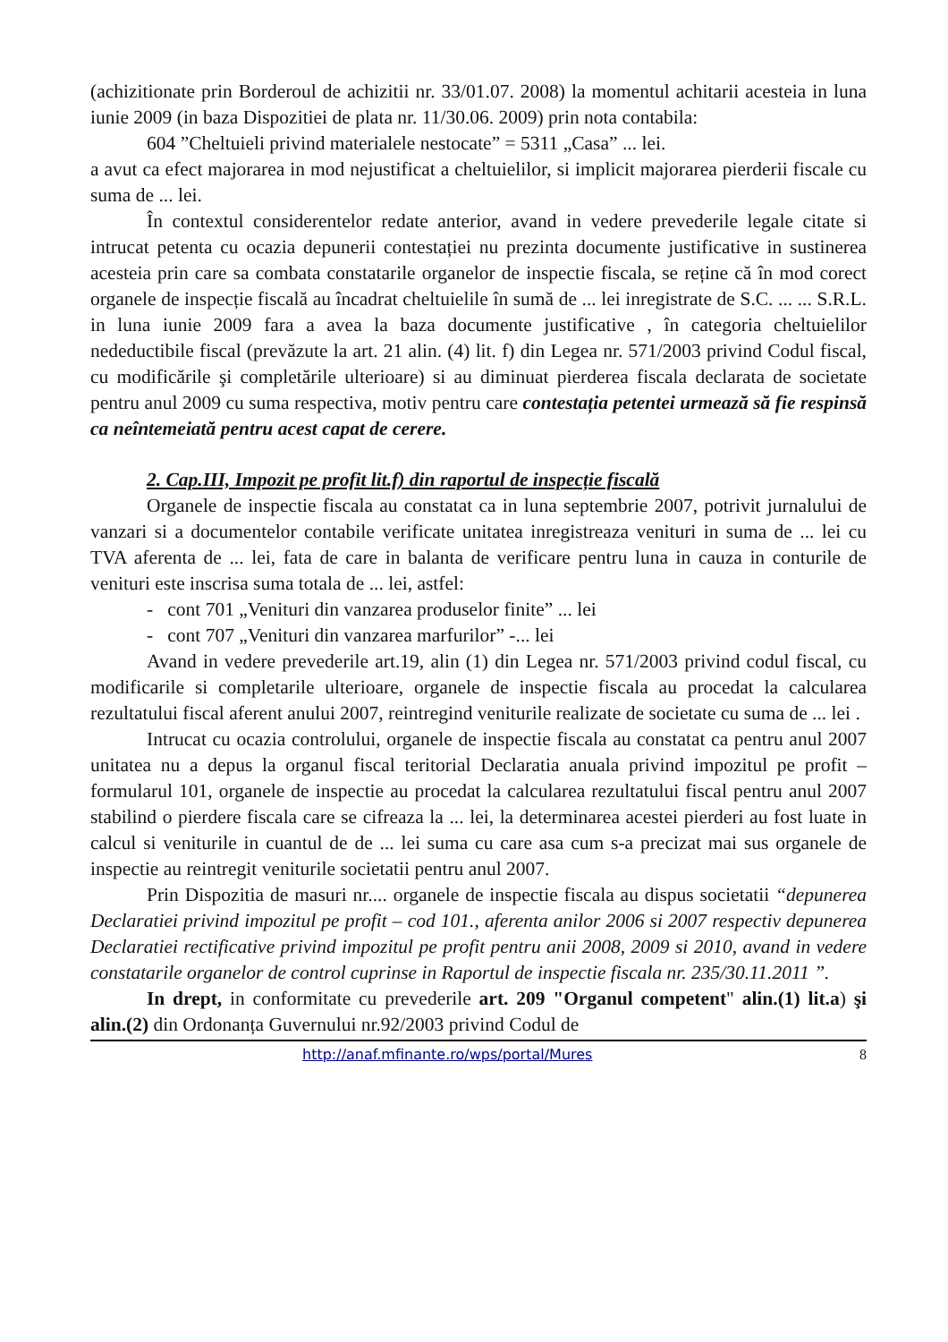(achizitionate prin Borderoul de achizitii nr. 33/01.07. 2008) la momentul achitarii acesteia in luna iunie 2009 (in baza Dispozitiei de plata nr. 11/30.06. 2009) prin nota contabila:
604 ”Cheltuieli privind materialele nestocate” = 5311 „Casa” ... lei.
a avut ca efect majorarea in mod nejustificat a cheltuielilor, si implicit majorarea pierderii fiscale cu suma de ... lei.
În contextul considerentelor redate anterior, avand in vedere prevederile legale citate si intrucat petenta cu ocazia depunerii contestației nu prezinta documente justificative in sustinerea acesteia prin care sa combata constatarile organelor de inspectie fiscala, se reține că în mod corect organele de inspecție fiscală au încadrat cheltuielile în sumă de ... lei inregistrate de S.C. ... ... S.R.L. in luna iunie 2009 fara a avea la baza documente justificative , în categoria cheltuielilor nedeductibile fiscal (prevăzute la art. 21 alin. (4) lit. f) din Legea nr. 571/2003 privind Codul fiscal, cu modificările şi completările ulterioare) si au diminuat pierderea fiscala declarata de societate pentru anul 2009 cu suma respectiva, motiv pentru care contestația petentei urmează să fie respinsă ca neîntemeiată pentru acest capat de cerere.
2. Cap.III, Impozit pe profit lit.f) din raportul de inspecție fiscală
Organele de inspectie fiscala au constatat ca in luna septembrie 2007, potrivit jurnalului de vanzari si a documentelor contabile verificate unitatea inregistreaza venituri in suma de ... lei cu TVA aferenta de ... lei, fata de care in balanta de verificare pentru luna in cauza in conturile de venituri este inscrisa suma totala de ... lei, astfel:
- cont 701 „Venituri din vanzarea produselor finite” ... lei
- cont 707 „Venituri din vanzarea marfurilor” -... lei
Avand in vedere prevederile art.19, alin (1) din Legea nr. 571/2003 privind codul fiscal, cu modificarile si completarile ulterioare, organele de inspectie fiscala au procedat la calcularea rezultatului fiscal aferent anului 2007, reintregind veniturile realizate de societate cu suma de ... lei .
Intrucat cu ocazia controlului, organele de inspectie fiscala au constatat ca pentru anul 2007 unitatea nu a depus la organul fiscal teritorial Declaratia anuala privind impozitul pe profit – formularul 101, organele de inspectie au procedat la calcularea rezultatului fiscal pentru anul 2007 stabilind o pierdere fiscala care se cifreaza la ... lei, la determinarea acestei pierderi au fost luate in calcul si veniturile in cuantul de de ... lei suma cu care asa cum s-a precizat mai sus organele de inspectie au reintregit veniturile societatii pentru anul 2007.
Prin Dispozitia de masuri nr.... organele de inspectie fiscala au dispus societatii “depunerea Declaratiei privind impozitul pe profit – cod 101., aferenta anilor 2006 si 2007 respectiv depunerea Declaratiei rectificative privind impozitul pe profit pentru anii 2008, 2009 si 2010, avand in vedere constatarile organelor de control cuprinse in Raportul de inspectie fiscala nr. 235/30.11.2011 ”.
In drept, in conformitate cu prevederile art. 209 "Organul competent" alin.(1) lit.a) şi alin.(2) din Ordonanța Guvernului nr.92/2003 privind Codul de
http://anaf.mfinante.ro/wps/portal/Mures 8